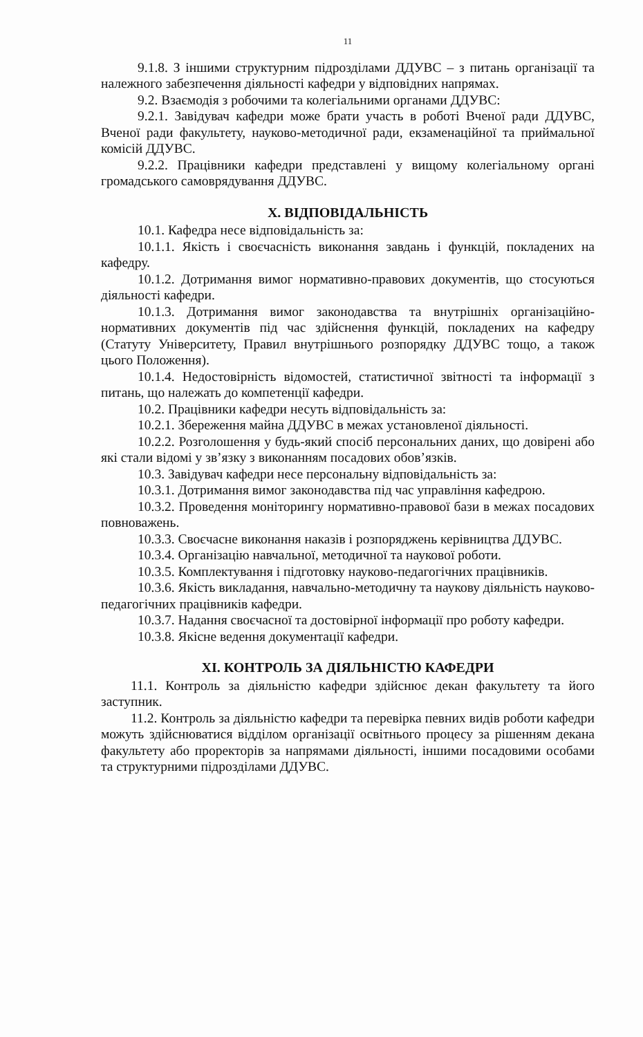11
9.1.8. З іншими структурним підрозділами ДДУВС – з питань організації та належного забезпечення діяльності кафедри у відповідних напрямах.
9.2. Взаємодія з робочими та колегіальними органами ДДУВС:
9.2.1. Завідувач кафедри може брати участь в роботі Вченої ради ДДУВС, Вченої ради факультету, науково-методичної ради, екзаменаційної та приймальної комісій ДДУВС.
9.2.2. Працівники кафедри представлені у вищому колегіальному органі громадського самоврядування ДДУВС.
X. ВІДПОВІДАЛЬНІСТЬ
10.1. Кафедра несе відповідальність за:
10.1.1. Якість і своєчасність виконання завдань і функцій, покладених на кафедру.
10.1.2. Дотримання вимог нормативно-правових документів, що стосуються діяльності кафедри.
10.1.3. Дотримання вимог законодавства та внутрішніх організаційно-нормативних документів під час здійснення функцій, покладених на кафедру (Статуту Університету, Правил внутрішнього розпорядку ДДУВС тощо, а також цього Положення).
10.1.4. Недостовірність відомостей, статистичної звітності та інформації з питань, що належать до компетенції кафедри.
10.2. Працівники кафедри несуть відповідальність за:
10.2.1. Збереження майна ДДУВС в межах установленої діяльності.
10.2.2. Розголошення у будь-який спосіб персональних даних, що довірені або які стали відомі у зв’язку з виконанням посадових обов’язків.
10.3. Завідувач кафедри несе персональну відповідальність за:
10.3.1. Дотримання вимог законодавства під час управління кафедрою.
10.3.2. Проведення моніторингу нормативно-правової бази в межах посадових повноважень.
10.3.3. Своєчасне виконання наказів і розпоряджень керівництва ДДУВС.
10.3.4. Організацію навчальної, методичної та наукової роботи.
10.3.5. Комплектування і підготовку науково-педагогічних працівників.
10.3.6. Якість викладання, навчально-методичну та наукову діяльність науково-педагогічних працівників кафедри.
10.3.7. Надання своєчасної та достовірної інформації про роботу кафедри.
10.3.8. Якісне ведення документації кафедри.
XI. КОНТРОЛЬ ЗА ДІЯЛЬНІСТЮ КАФЕДРИ
11.1. Контроль за діяльністю кафедри здійснює декан факультету та його заступник.
11.2. Контроль за діяльністю кафедри та перевірка певних видів роботи кафедри можуть здійснюватися відділом організації освітнього процесу за рішенням декана факультету або проректорів за напрямами діяльності, іншими посадовими особами та структурними підрозділами ДДУВС.